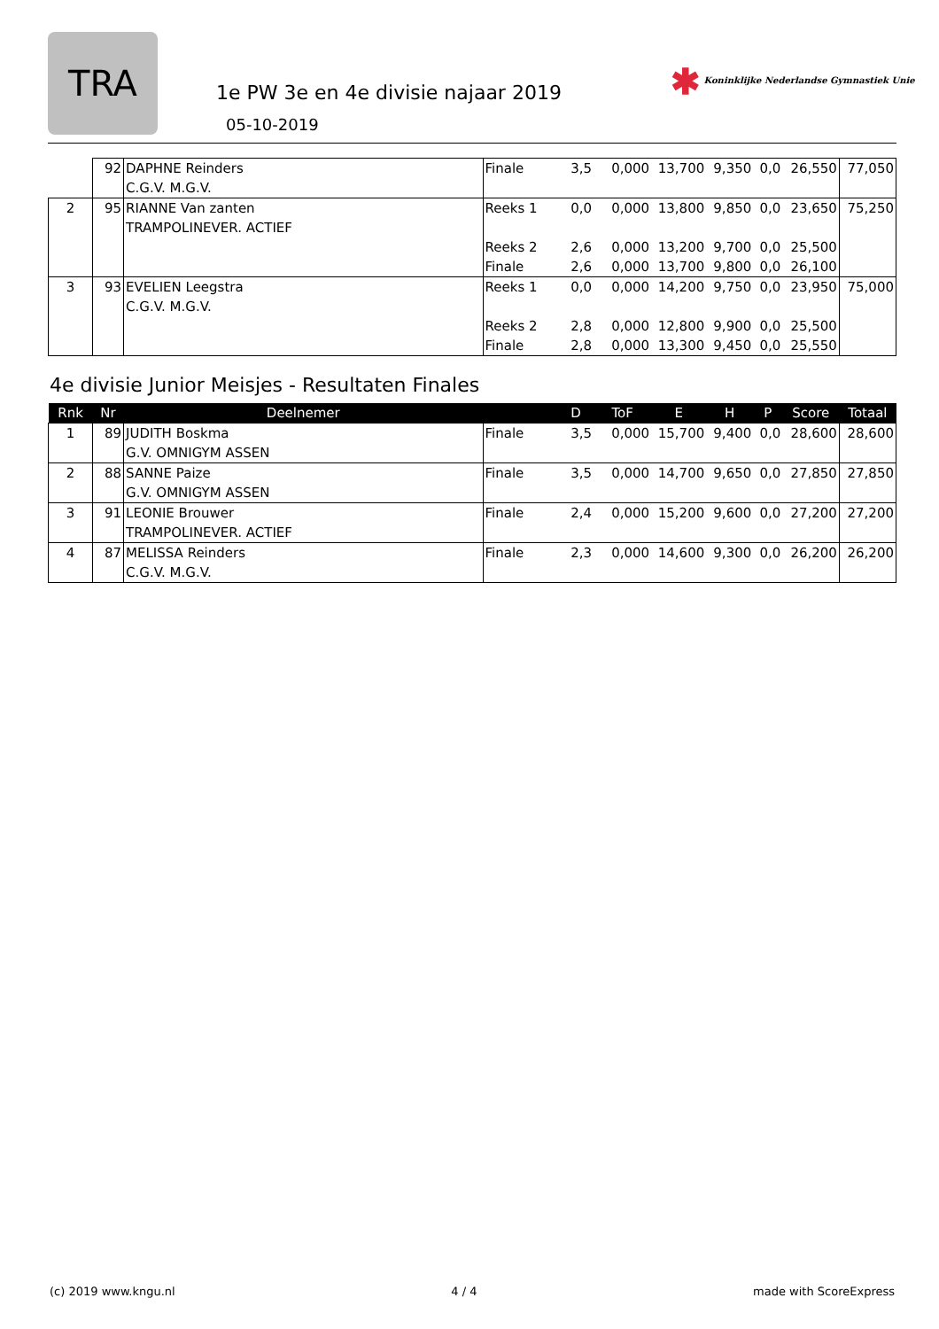TRA
1e PW 3e en 4e divisie najaar 2019
05-10-2019
✱ Koninklijke Nederlandse Gymnastiek Unie
| | 92 | DAPHNE Reinders C.G.V. M.G.V. | Finale | 3,5 | 0,000 | 13,700 | 9,350 | 0,0 | 26,550 | 77,050 |
| 2 | 95 | RIANNE Van zanten TRAMPOLINEVER. ACTIEF | Reeks 1 | 0,0 | 0,000 | 13,800 | 9,850 | 0,0 | 23,650 | 75,250 |
| | | | Reeks 2 | 2,6 | 0,000 | 13,200 | 9,700 | 0,0 | 25,500 | |
| | | | Finale | 2,6 | 0,000 | 13,700 | 9,800 | 0,0 | 26,100 | |
| 3 | 93 | EVELIEN Leegstra C.G.V. M.G.V. | Reeks 1 | 0,0 | 0,000 | 14,200 | 9,750 | 0,0 | 23,950 | 75,000 |
| | | | Reeks 2 | 2,8 | 0,000 | 12,800 | 9,900 | 0,0 | 25,500 | |
| | | | Finale | 2,8 | 0,000 | 13,300 | 9,450 | 0,0 | 25,550 | |
4e divisie Junior Meisjes - Resultaten Finales
| Rnk | Nr | Deelnemer | | D | ToF | E | H | P | Score | Totaal |
| --- | --- | --- | --- | --- | --- | --- | --- | --- | --- | --- |
| 1 | 89 | JUDITH Boskma G.V. OMNIGYM ASSEN | Finale | 3,5 | 0,000 | 15,700 | 9,400 | 0,0 | 28,600 | 28,600 |
| 2 | 88 | SANNE Paize G.V. OMNIGYM ASSEN | Finale | 3,5 | 0,000 | 14,700 | 9,650 | 0,0 | 27,850 | 27,850 |
| 3 | 91 | LEONIE Brouwer TRAMPOLINEVER. ACTIEF | Finale | 2,4 | 0,000 | 15,200 | 9,600 | 0,0 | 27,200 | 27,200 |
| 4 | 87 | MELISSA Reinders C.G.V. M.G.V. | Finale | 2,3 | 0,000 | 14,600 | 9,300 | 0,0 | 26,200 | 26,200 |
(c) 2019 www.kngu.nl 4 / 4 made with ScoreExpress